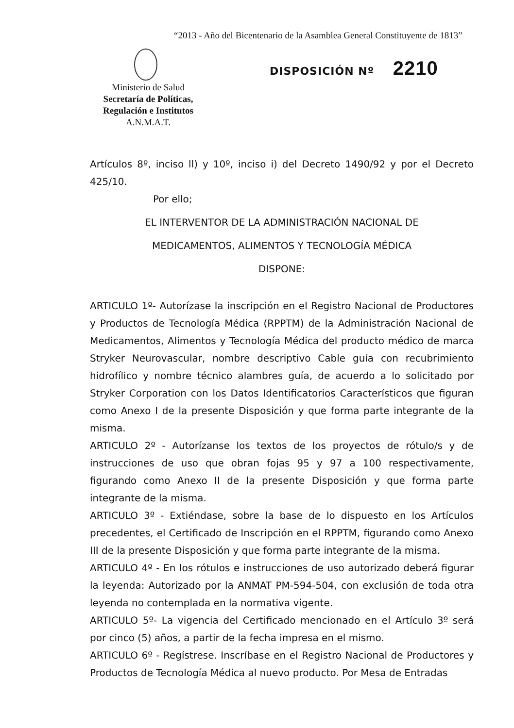“2013 - Año del Bicentenario de la Asamblea General Constituyente de 1813”
DISPOSICIÓN Nº 2210
Ministerio de Salud
Secretaría de Políticas, Regulación e Institutos
A.N.M.A.T.
Artículos 8º, inciso ll) y 10º, inciso i) del Decreto 1490/92 y por el Decreto 425/10.
Por ello;
EL INTERVENTOR DE LA ADMINISTRACIÓN NACIONAL DE
MEDICAMENTOS, ALIMENTOS Y TECNOLOGÍA MÉDICA
DISPONE:
ARTICULO 1º- Autorízase la inscripción en el Registro Nacional de Productores y Productos de Tecnología Médica (RPPTM) de la Administración Nacional de Medicamentos, Alimentos y Tecnología Médica del producto médico de marca Stryker Neurovascular, nombre descriptivo Cable guía con recubrimiento hidrofílico y nombre técnico alambres guía, de acuerdo a lo solicitado por Stryker Corporation con los Datos Identificatorios Característicos que figuran como Anexo I de la presente Disposición y que forma parte integrante de la misma.
ARTICULO 2º - Autorízanse los textos de los proyectos de rótulo/s y de instrucciones de uso que obran fojas 95 y 97 a 100 respectivamente, figurando como Anexo II de la presente Disposición y que forma parte integrante de la misma.
ARTICULO 3º - Extiéndase, sobre la base de lo dispuesto en los Artículos precedentes, el Certificado de Inscripción en el RPPTM, figurando como Anexo III de la presente Disposición y que forma parte integrante de la misma.
ARTICULO 4º - En los rótulos e instrucciones de uso autorizado deberá figurar la leyenda: Autorizado por la ANMAT PM-594-504, con exclusión de toda otra leyenda no contemplada en la normativa vigente.
ARTICULO 5º- La vigencia del Certificado mencionado en el Artículo 3º será por cinco (5) años, a partir de la fecha impresa en el mismo.
ARTICULO 6º - Regístrese. Inscríbase en el Registro Nacional de Productores y Productos de Tecnología Médica al nuevo producto. Por Mesa de Entradas